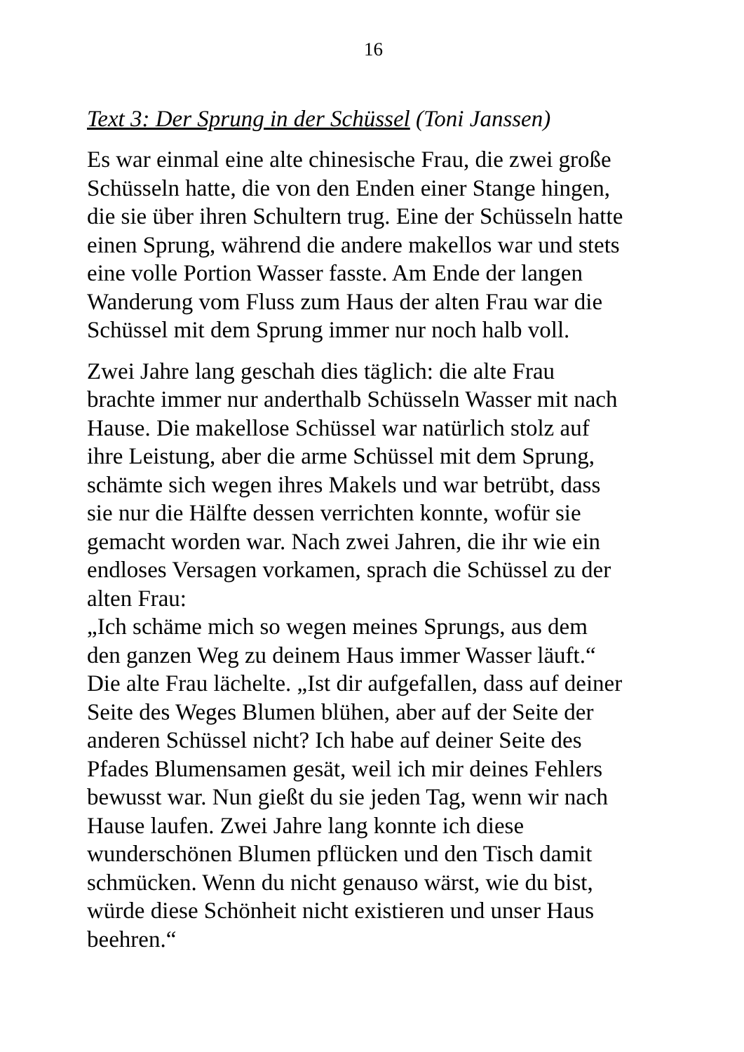16
Text 3: Der Sprung in der Schüssel (Toni Janssen)
Es war einmal eine alte chinesische Frau, die zwei große
Schüsseln hatte, die von den Enden einer Stange hingen,
die sie über ihren Schultern trug. Eine der Schüsseln hatte
einen Sprung, während die andere makellos war und stets
eine volle Portion Wasser fasste. Am Ende der langen
Wanderung vom Fluss zum Haus der alten Frau war die
Schüssel mit dem Sprung immer nur noch halb voll.
Zwei Jahre lang geschah dies täglich: die alte Frau
brachte immer nur anderthalb Schüsseln Wasser mit nach
Hause. Die makellose Schüssel war natürlich stolz auf
ihre Leistung, aber die arme Schüssel mit dem Sprung,
schämte sich wegen ihres Makels und war betrübt, dass
sie nur die Hälfte dessen verrichten konnte, wofür sie
gemacht worden war. Nach zwei Jahren, die ihr wie ein
endloses Versagen vorkamen, sprach die Schüssel zu der
alten Frau:
„Ich schäme mich so wegen meines Sprungs, aus dem
den ganzen Weg zu deinem Haus immer Wasser läuft.“
Die alte Frau lächelte. „Ist dir aufgefallen, dass auf deiner
Seite des Weges Blumen blühen, aber auf der Seite der
anderen Schüssel nicht? Ich habe auf deiner Seite des
Pfades Blumensamen gesät, weil ich mir deines Fehlers
bewusst war. Nun gießt du sie jeden Tag, wenn wir nach
Hause laufen. Zwei Jahre lang konnte ich diese
wunderschönen Blumen pflücken und den Tisch damit
schmücken. Wenn du nicht genauso wärst, wie du bist,
würde diese Schönheit nicht existieren und unser Haus
beehren.“